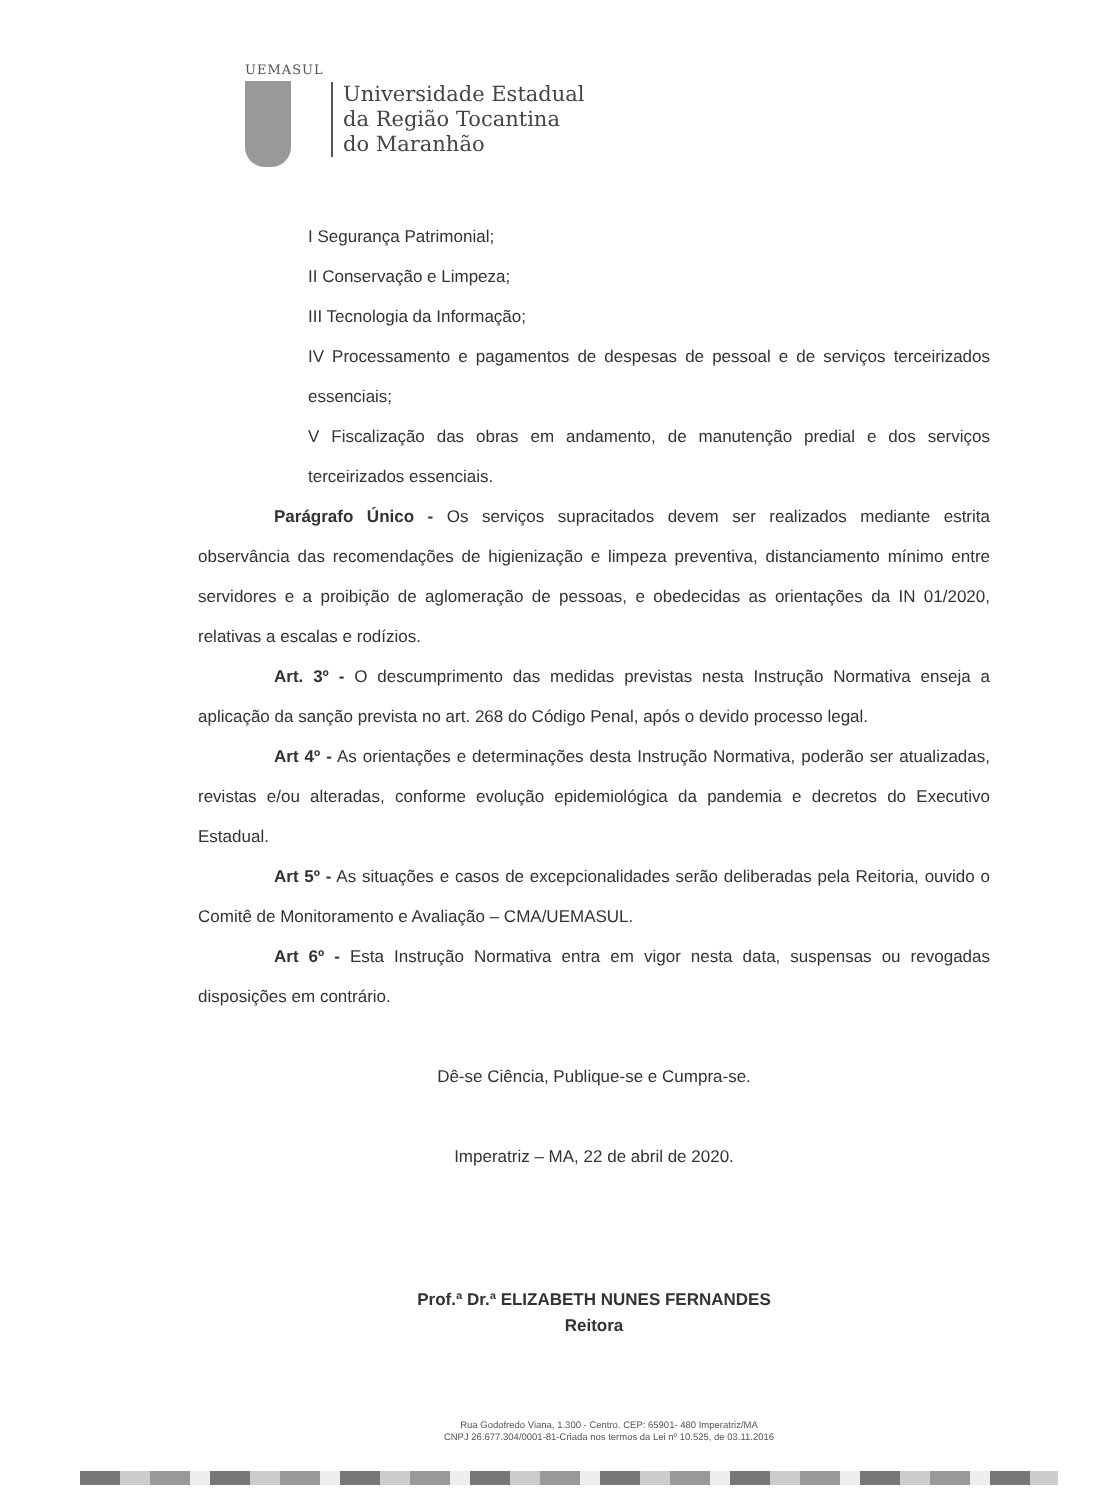UEMASUL
Universidade Estadual
da Região Tocantina
do Maranhão
I Segurança Patrimonial;
II Conservação e Limpeza;
III Tecnologia da Informação;
IV Processamento e pagamentos de despesas de pessoal e de serviços terceirizados essenciais;
V Fiscalização das obras em andamento, de manutenção predial e dos serviços terceirizados essenciais.
Parágrafo Único - Os serviços supracitados devem ser realizados mediante estrita observância das recomendações de higienização e limpeza preventiva, distanciamento mínimo entre servidores e a proibição de aglomeração de pessoas, e obedecidas as orientações da IN 01/2020, relativas a escalas e rodízios.
Art. 3º - O descumprimento das medidas previstas nesta Instrução Normativa enseja a aplicação da sanção prevista no art. 268 do Código Penal, após o devido processo legal.
Art 4º - As orientações e determinações desta Instrução Normativa, poderão ser atualizadas, revistas e/ou alteradas, conforme evolução epidemiológica da pandemia e decretos do Executivo Estadual.
Art 5º - As situações e casos de excepcionalidades serão deliberadas pela Reitoria, ouvido o Comitê de Monitoramento e Avaliação – CMA/UEMASUL.
Art 6º - Esta Instrução Normativa entra em vigor nesta data, suspensas ou revogadas disposições em contrário.
Dê-se Ciência, Publique-se e Cumpra-se.
Imperatriz – MA, 22 de abril de 2020.
Prof.ª Dr.ª ELIZABETH NUNES FERNANDES
Reitora
Rua Godofredo Viana, 1.300 - Centro. CEP: 65901- 480 Imperatriz/MA
CNPJ 26.677.304/0001-81-Criada nos termos da Lei nº 10.525, de 03.11.2016